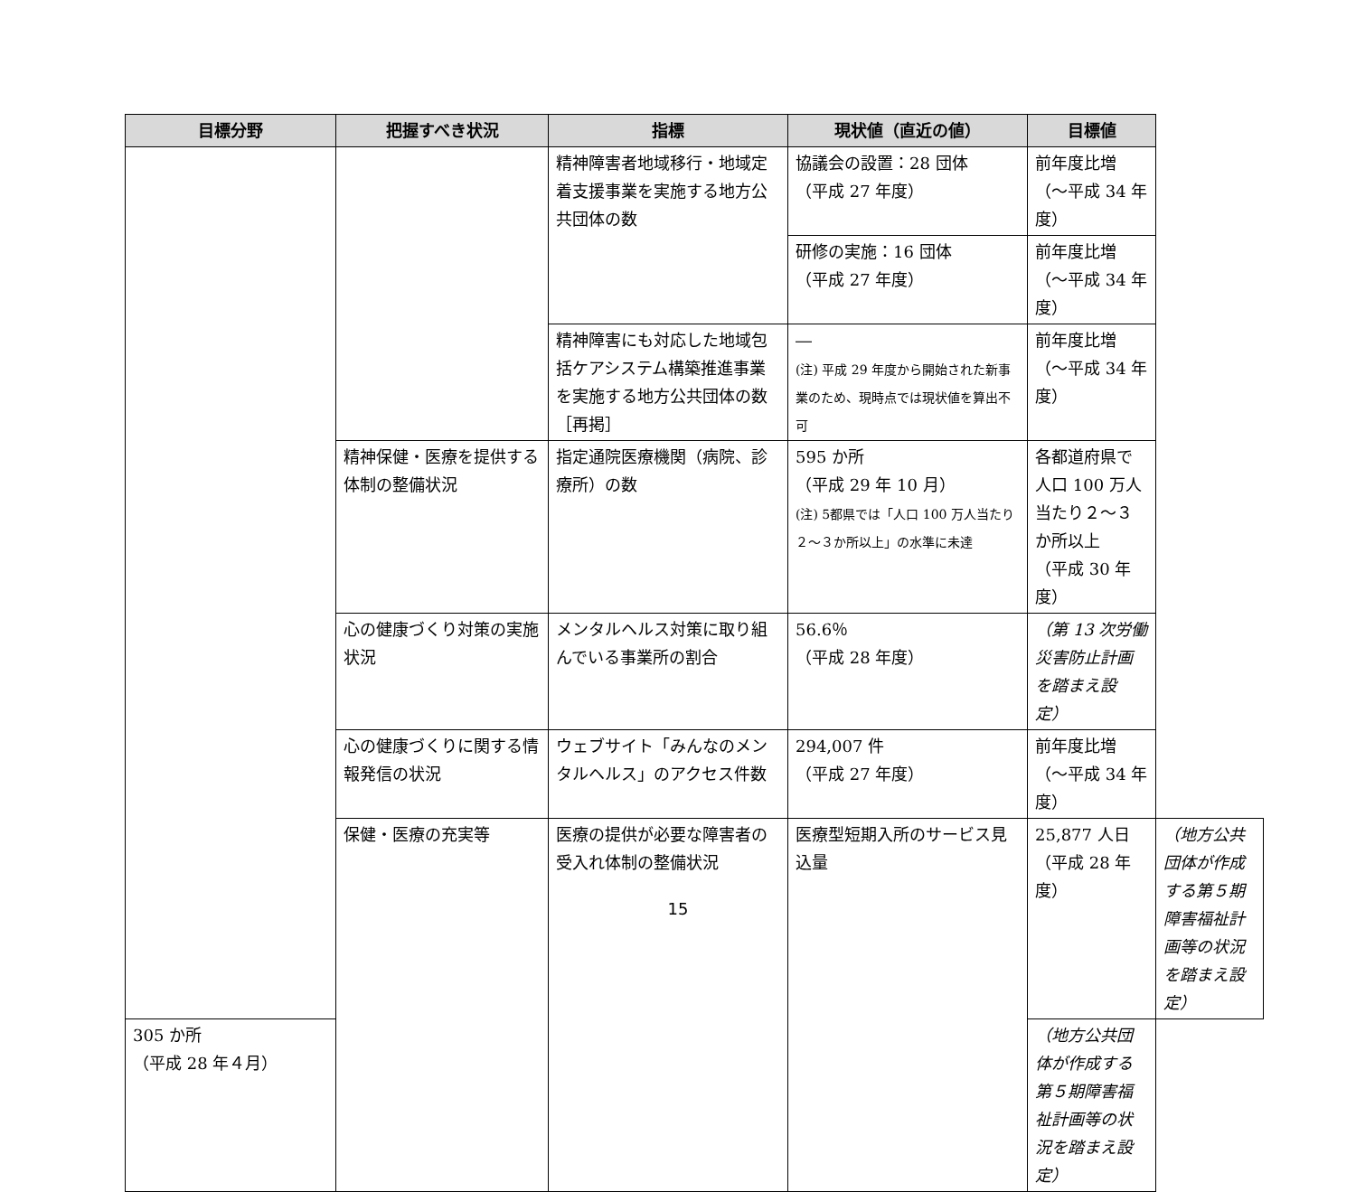| 目標分野 | 把握すべき状況 | 指標 | 現状値（直近の値） | 目標値 | |
| --- | --- | --- | --- | --- | --- |
| | | 精神障害者地域移行・地域定着支援事業を実施する地方公共団体の数 | 協議会の設置：28 団体 （平成 27 年度） | 前年度比増 （～平成 34 年度） | |
| | | | 研修の実施：16 団体 （平成 27 年度） | 前年度比増 （～平成 34 年度） | |
| | | 精神障害にも対応した地域包括ケアシステム構築推進事業を実施する地方公共団体の数［再掲］ | ― (注) 平成 29 年度から開始された新事業のため、現時点では現状値を算出不可 | 前年度比増 （～平成 34 年度） | |
| | 精神保健・医療を提供する体制の整備状況 | 指定通院医療機関（病院、診療所）の数 | 595 か所 （平成 29 年 10 月） (注) 5都県では「人口 100 万人当たり２～３か所以上」の水準に未達 | 各都道府県で人口 100 万人当たり２～３か所以上 （平成 30 年度） | |
| | 心の健康づくり対策の実施状況 | メンタルヘルス対策に取り組んでいる事業所の割合 | 56.6％ （平成 28 年度） | （第 13 次労働災害防止計画を踏まえ設定） | |
| | 心の健康づくりに関する情報発信の状況 | ウェブサイト「みんなのメンタルヘルス」のアクセス件数 | 294,007 件 （平成 27 年度） | 前年度比増 （～平成 34 年度） | |
| | 保健・医療の充実等 | 医療の提供が必要な障害者の受入れ体制の整備状況 | 医療型短期入所のサービス見込量 | 25,877 人日 （平成 28 年度） | （地方公共団体が作成する第５期障害福祉計画等の状況を踏まえ設定） |
| 305 か所 （平成 28 年４月） | | | | （地方公共団体が作成する第５期障害福祉計画等の状況を踏まえ設定） | |
15